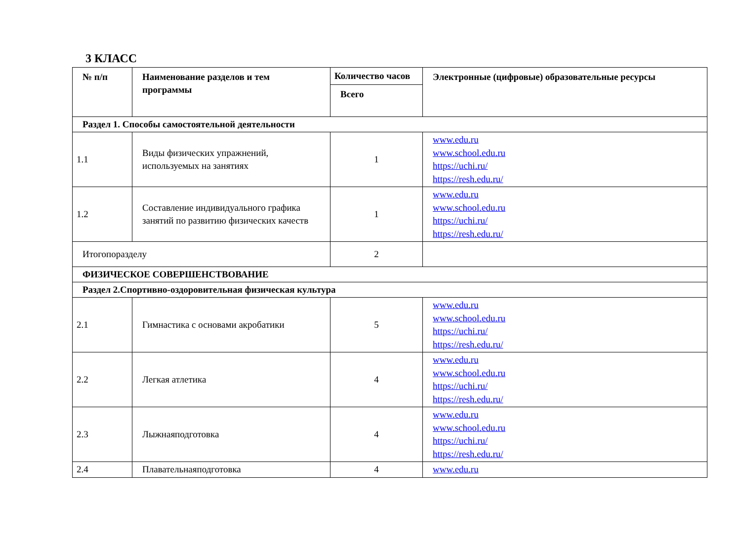3 КЛАСС
| № п/п | Наименование разделов и тем программы | Количество часов | Электронные (цифровые) образовательные ресурсы |
| --- | --- | --- | --- |
| | | Всего | |
| Раздел 1. Способы самостоятельной деятельности | | | |
| 1.1 | Виды физических упражнений, используемых на занятиях | 1 | www.edu.ru www.school.edu.ru https://uchi.ru/ https://resh.edu.ru/ |
| 1.2 | Составление индивидуального графика занятий по развитию физических качеств | 1 | www.edu.ru www.school.edu.ru https://uchi.ru/ https://resh.edu.ru/ |
| Итогопоразделу | | 2 | |
| ФИЗИЧЕСКОЕ СОВЕРШЕНСТВОВАНИЕ | | | |
| Раздел 2.Спортивно-оздоровительная физическая культура | | | |
| 2.1 | Гимнастика с основами акробатики | 5 | www.edu.ru www.school.edu.ru https://uchi.ru/ https://resh.edu.ru/ |
| 2.2 | Легкая атлетика | 4 | www.edu.ru www.school.edu.ru https://uchi.ru/ https://resh.edu.ru/ |
| 2.3 | Лыжнаяподготовка | 4 | www.edu.ru www.school.edu.ru https://uchi.ru/ https://resh.edu.ru/ |
| 2.4 | Плавательнаяподготовка | 4 | www.edu.ru |